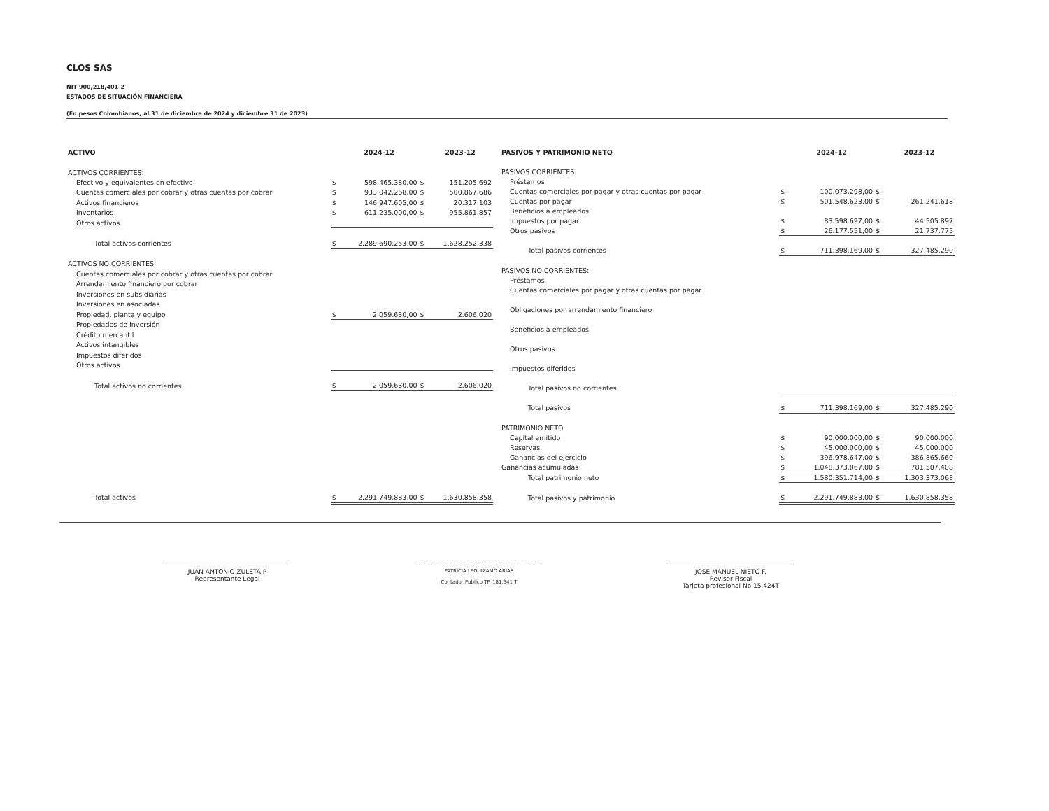CLOS SAS
NIT 900,218,401-2
ESTADOS DE SITUACIÓN FINANCIERA
(En pesos Colombianos, al 31 de diciembre de 2024 y diciembre 31 de 2023)
| ACTIVO | | 2024-12 | | 2023-12 |
| --- | --- | --- | --- | --- |
| ACTIVOS CORRIENTES: | | | | |
| Efectivo y equivalentes en efectivo | $ | 598.465.380,00 | $ | 151.205.692 |
| Cuentas comerciales por cobrar y otras cuentas por cobrar | $ | 933.042.268,00 | $ | 500.867.686 |
| Activos financieros | $ | 146.947.605,00 | $ | 20.317.103 |
| Inventarios | $ | 611.235.000,00 | $ | 955.861.857 |
| Otros activos | | | | |
| Total activos corrientes | $ | 2.289.690.253,00 | $ | 1.628.252.338 |
| ACTIVOS NO CORRIENTES: | | | | |
| Cuentas comerciales por cobrar y otras cuentas por cobrar | | | | |
| Arrendamiento financiero por cobrar | | | | |
| Inversiones en subsidiarias | | | | |
| Inversiones en asociadas | | | | |
| Propiedad, planta y equipo | $ | 2.059.630,00 | $ | 2.606.020 |
| Propiedades de inversión | | | | |
| Crédito mercantil | | | | |
| Activos intangibles | | | | |
| Impuestos diferidos | | | | |
| Otros activos | | | | |
| Total activos no corrientes | $ | 2.059.630,00 | $ | 2.606.020 |
| Total activos | $ | 2.291.749.883,00 | $ | 1.630.858.358 |
| PASIVOS Y PATRIMONIO NETO | | 2024-12 | | 2023-12 |
| --- | --- | --- | --- | --- |
| PASIVOS CORRIENTES: | | | | |
| Préstamos | | | | |
| Cuentas comerciales por pagar y otras cuentas por pagar | $ | 100.073.298,00 | $ | |
| Cuentas por pagar | $ | 501.548.623,00 | $ | 261.241.618 |
| Beneficios a empleados | | | | |
| Impuestos por pagar | $ | 83.598.697,00 | $ | 44.505.897 |
| Otros pasivos | $ | 26.177.551,00 | $ | 21.737.775 |
| Total pasivos corrientes | $ | 711.398.169,00 | $ | 327.485.290 |
| PASIVOS NO CORRIENTES: | | | | |
| Préstamos | | | | |
| Cuentas comerciales por pagar y otras cuentas por pagar | | | | |
| Obligaciones por arrendamiento financiero | | | | |
| Beneficios a empleados | | | | |
| Otros pasivos | | | | |
| Impuestos diferidos | | | | |
| Total pasivos no corrientes | | | | |
| Total pasivos | $ | 711.398.169,00 | $ | 327.485.290 |
| PATRIMONIO NETO | | | | |
| Capital emitido | $ | 90.000.000,00 | $ | 90.000.000 |
| Reservas | $ | 45.000.000,00 | $ | 45.000.000 |
| Ganancias del ejercicio | $ | 396.978.647,00 | $ | 386.865.660 |
| Ganancias acumuladas | $ | 1.048.373.067,00 | $ | 781.507.408 |
| Total patrimonio neto | $ | 1.580.351.714,00 | $ | 1.303.373.068 |
| Total pasivos y patrimonio | $ | 2.291.749.883,00 | $ | 1.630.858.358 |
JUAN ANTONIO ZULETA P
Representante Legal
PATRICIA LEGUIZAMO ARIAS
Contador Publico TP. 181.341 T
JOSE MANUEL NIETO F.
Revisor Fiscal
Tarjeta profesional No.15,424T